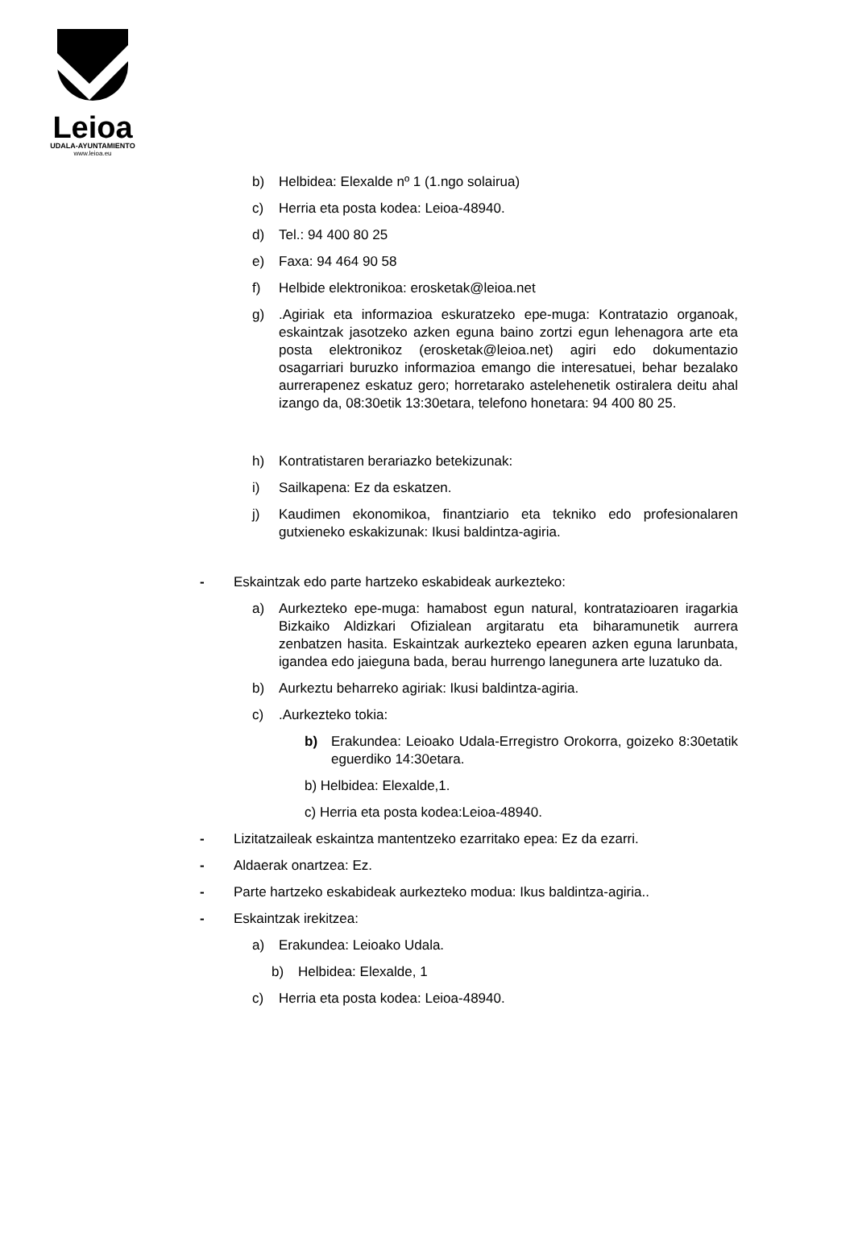Leioa
UDALA-AYUNTAMIENTO
www.leioa.eu
b) Helbidea: Elexalde nº 1 (1.ngo solairua)
c) Herria eta posta kodea: Leioa-48940.
d) Tel.: 94 400 80 25
e) Faxa: 94 464 90 58
f) Helbide elektronikoa: erosketak@leioa.net
g).Agiriak eta informazioa eskuratzeko epe-muga: Kontratazio organoak, eskaintzak jasotzeko azken eguna baino zortzi egun lehenagora arte eta posta elektronikoz (erosketak@leioa.net) agiri edo dokumentazio osagarriari buruzko informazioa emango die interesatuei, behar bezalako aurrerapenez eskatuz gero; horretarako astelehenetik ostiralera deitu ahal izango da, 08:30etik 13:30etara, telefono honetara: 94 400 80 25.
h) Kontratistaren berariazko betekizunak:
i) Sailkapena: Ez da eskatzen.
j) Kaudimen ekonomikoa, finantziario eta tekniko edo profesionalaren gutxieneko eskakizunak: Ikusi baldintza-agiria.
- Eskaintzak edo parte hartzeko eskabideak aurkezteko:
a) Aurkezteko epe-muga: hamabost egun natural, kontratazioaren iragarkia Bizkaiko Aldizkari Ofizialean argitaratu eta biharamunetik aurrera zenbatzen hasita. Eskaintzak aurkezteko epearen azken eguna larunbata, igandea edo jaieguna bada, berau hurrengo lanegunera arte luzatuko da.
b) Aurkeztu beharreko agiriak: Ikusi baldintza-agiria.
c).Aurkezteko tokia:
b) Erakundea: Leioako Udala-Erregistro Orokorra, goizeko 8:30etatik eguerdiko 14:30etara.
b) Helbidea: Elexalde,1.
c) Herria eta posta kodea:Leioa-48940.
- Lizitatzaileak eskaintza mantentzeko ezarritako epea: Ez da ezarri.
- Aldaerak onartzea: Ez.
- Parte hartzeko eskabideak aurkezteko modua: Ikus baldintza-agiria..
- Eskaintzak irekitzea:
a) Erakundea: Leioako Udala.
b) Helbidea: Elexalde, 1
c) Herria eta posta kodea: Leioa-48940.